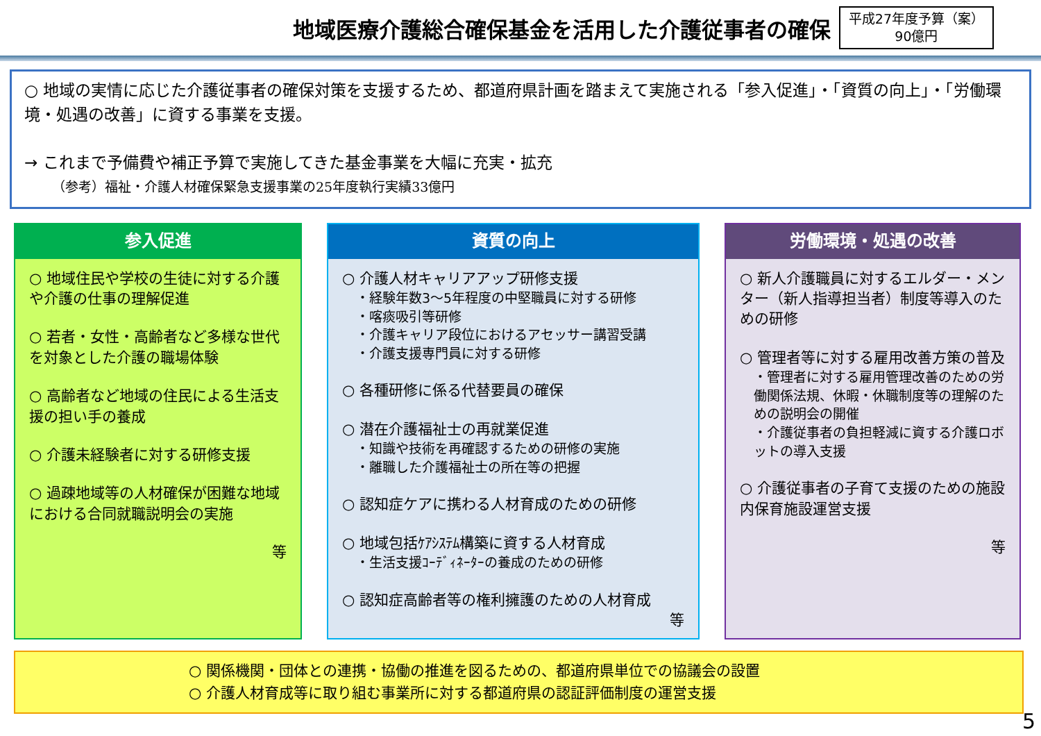地域医療介護総合確保基金を活用した介護従事者の確保
平成27年度予算（案）
90億円
○ 地域の実情に応じた介護従事者の確保対策を支援するため、都道府県計画を踏まえて実施される「参入促進」・「資質の向上」・「労働環境・処遇の改善」に資する事業を支援。
→ これまで予備費や補正予算で実施してきた基金事業を大幅に充実・拡充
（参考）福祉・介護人材確保緊急支援事業の25年度執行実績33億円
参入促進
○ 地域住民や学校の生徒に対する介護や介護の仕事の理解促進
○ 若者・女性・高齢者など多様な世代を対象とした介護の職場体験
○ 高齢者など地域の住民による生活支援の担い手の養成
○ 介護未経験者に対する研修支援
○ 過疎地域等の人材確保が困難な地域における合同就職説明会の実施
等
資質の向上
○ 介護人材キャリアアップ研修支援
・経験年数3～5年程度の中堅職員に対する研修
・喀痰吸引等研修
・介護キャリア段位におけるアセッサー講習受講
・介護支援専門員に対する研修
○ 各種研修に係る代替要員の確保
○ 潜在介護福祉士の再就業促進
・知識や技術を再確認するための研修の実施
・離職した介護福祉士の所在等の把握
○ 認知症ケアに携わる人材育成のための研修
○ 地域包括ｹｱｼｽﾃﾑ構築に資する人材育成
・生活支援ｺｰﾃﾞｨﾈｰﾀｰの養成のための研修
○ 認知症高齢者等の権利擁護のための人材育成
等
労働環境・処遇の改善
○ 新人介護職員に対するエルダー・メンター（新人指導担当者）制度等導入のための研修
○ 管理者等に対する雇用改善方策の普及
・管理者に対する雇用管理改善のための労働関係法規、休暇・休職制度等の理解のための説明会の開催
・介護従事者の負担軽減に資する介護ロボットの導入支援
○ 介護従事者の子育て支援のための施設内保育施設運営支援
等
○ 関係機関・団体との連携・協働の推進を図るための、都道府県単位での協議会の設置
○ 介護人材育成等に取り組む事業所に対する都道府県の認証評価制度の運営支援
5